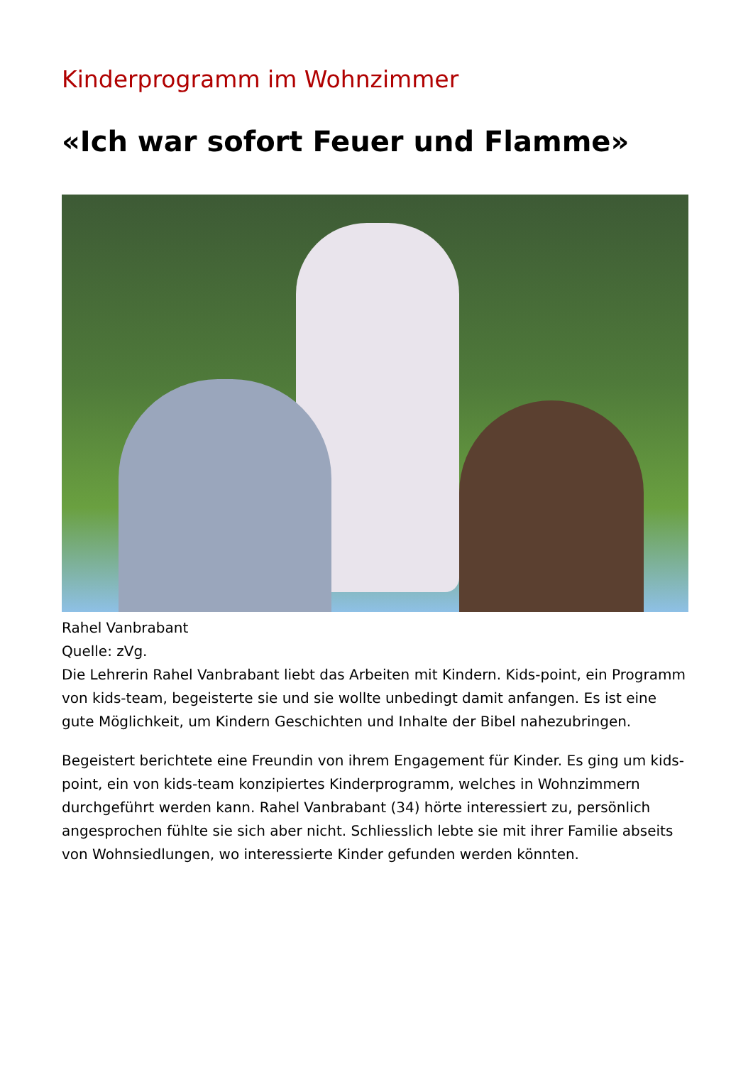Kinderprogramm im Wohnzimmer
«Ich war sofort Feuer und Flamme»
Rahel Vanbrabant
Quelle: zVg.
Die Lehrerin Rahel Vanbrabant liebt das Arbeiten mit Kindern. Kids-point, ein Programm von kids-team, begeisterte sie und sie wollte unbedingt damit anfangen. Es ist eine gute Möglichkeit, um Kindern Geschichten und Inhalte der Bibel nahezubringen.
Begeistert berichtete eine Freundin von ihrem Engagement für Kinder. Es ging um kids-point, ein von kids-team konzipiertes Kinderprogramm, welches in Wohnzimmern durchgeführt werden kann. Rahel Vanbrabant (34) hörte interessiert zu, persönlich angesprochen fühlte sie sich aber nicht. Schliesslich lebte sie mit ihrer Familie abseits von Wohnsiedlungen, wo interessierte Kinder gefunden werden könnten.